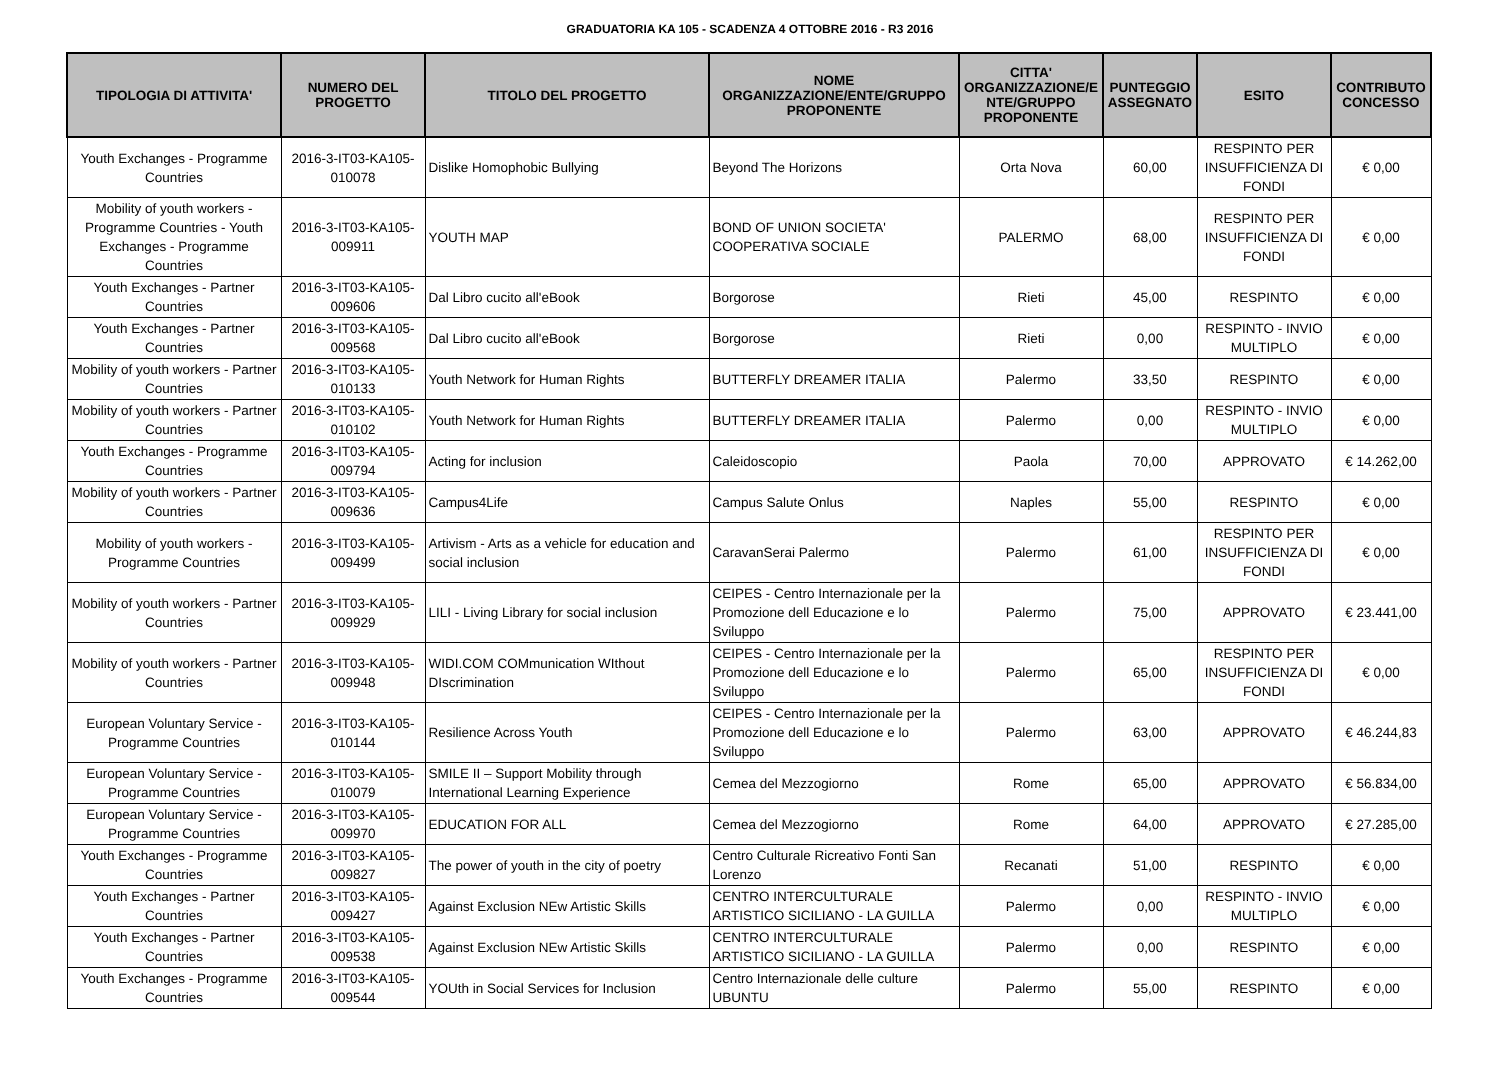GRADUATORIA KA 105 - SCADENZA 4 OTTOBRE 2016 - R3 2016
| TIPOLOGIA DI ATTIVITA' | NUMERO DEL PROGETTO | TITOLO DEL PROGETTO | NOME ORGANIZZAZIONE/ENTE/GRUPPO PROPONENTE | CITTA' ORGANIZZAZIONE/E NTE/GRUPPO PROPONENTE | PUNTEGGIO ASSEGNATO | ESITO | CONTRIBUTO CONCESSO |
| --- | --- | --- | --- | --- | --- | --- | --- |
| Youth Exchanges - Programme Countries | 2016-3-IT03-KA105-010078 | Dislike Homophobic Bullying | Beyond The Horizons | Orta Nova | 60,00 | RESPINTO PER INSUFFICIENZA DI FONDI | € 0,00 |
| Mobility of youth workers - Programme Countries - Youth Exchanges - Programme Countries | 2016-3-IT03-KA105-009911 | YOUTH MAP | BOND OF UNION SOCIETA' COOPERATIVA SOCIALE | PALERMO | 68,00 | RESPINTO PER INSUFFICIENZA DI FONDI | € 0,00 |
| Youth Exchanges - Partner Countries | 2016-3-IT03-KA105-009606 | Dal Libro cucito all'eBook | Borgorose | Rieti | 45,00 | RESPINTO | € 0,00 |
| Youth Exchanges - Partner Countries | 2016-3-IT03-KA105-009568 | Dal Libro cucito all'eBook | Borgorose | Rieti | 0,00 | RESPINTO - INVIO MULTIPLO | € 0,00 |
| Mobility of youth workers - Partner Countries | 2016-3-IT03-KA105-010133 | Youth Network for Human Rights | BUTTERFLY DREAMER ITALIA | Palermo | 33,50 | RESPINTO | € 0,00 |
| Mobility of youth workers - Partner Countries | 2016-3-IT03-KA105-010102 | Youth Network for Human Rights | BUTTERFLY DREAMER ITALIA | Palermo | 0,00 | RESPINTO - INVIO MULTIPLO | € 0,00 |
| Youth Exchanges - Programme Countries | 2016-3-IT03-KA105-009794 | Acting for inclusion | Caleidoscopio | Paola | 70,00 | APPROVATO | € 14.262,00 |
| Mobility of youth workers - Partner Countries | 2016-3-IT03-KA105-009636 | Campus4Life | Campus Salute Onlus | Naples | 55,00 | RESPINTO | € 0,00 |
| Mobility of youth workers - Programme Countries | 2016-3-IT03-KA105-009499 | Artivism - Arts as a vehicle for education and social inclusion | CaravanSerai Palermo | Palermo | 61,00 | RESPINTO PER INSUFFICIENZA DI FONDI | € 0,00 |
| Mobility of youth workers - Partner Countries | 2016-3-IT03-KA105-009929 | LILI - Living Library for social inclusion | CEIPES - Centro Internazionale per la Promozione dell Educazione e lo Sviluppo | Palermo | 75,00 | APPROVATO | € 23.441,00 |
| Mobility of youth workers - Partner Countries | 2016-3-IT03-KA105-009948 | WIDI.COM COMmunication WIthout DIscrimination | CEIPES - Centro Internazionale per la Promozione dell Educazione e lo Sviluppo | Palermo | 65,00 | RESPINTO PER INSUFFICIENZA DI FONDI | € 0,00 |
| European Voluntary Service - Programme Countries | 2016-3-IT03-KA105-010144 | Resilience Across Youth | CEIPES - Centro Internazionale per la Promozione dell Educazione e lo Sviluppo | Palermo | 63,00 | APPROVATO | € 46.244,83 |
| European Voluntary Service - Programme Countries | 2016-3-IT03-KA105-010079 | SMILE II – Support Mobility through International Learning Experience | Cemea del Mezzogiorno | Rome | 65,00 | APPROVATO | € 56.834,00 |
| European Voluntary Service - Programme Countries | 2016-3-IT03-KA105-009970 | EDUCATION FOR ALL | Cemea del Mezzogiorno | Rome | 64,00 | APPROVATO | € 27.285,00 |
| Youth Exchanges - Programme Countries | 2016-3-IT03-KA105-009827 | The power of youth in the city of poetry | Centro Culturale Ricreativo Fonti San Lorenzo | Recanati | 51,00 | RESPINTO | € 0,00 |
| Youth Exchanges - Partner Countries | 2016-3-IT03-KA105-009427 | Against Exclusion NEw Artistic Skills | CENTRO INTERCULTURALE ARTISTICO SICILIANO - LA GUILLA | Palermo | 0,00 | RESPINTO - INVIO MULTIPLO | € 0,00 |
| Youth Exchanges - Partner Countries | 2016-3-IT03-KA105-009538 | Against Exclusion NEw Artistic Skills | CENTRO INTERCULTURALE ARTISTICO SICILIANO - LA GUILLA | Palermo | 0,00 | RESPINTO | € 0,00 |
| Youth Exchanges - Programme Countries | 2016-3-IT03-KA105-009544 | YOUth in Social Services for Inclusion | Centro Internazionale delle culture UBUNTU | Palermo | 55,00 | RESPINTO | € 0,00 |